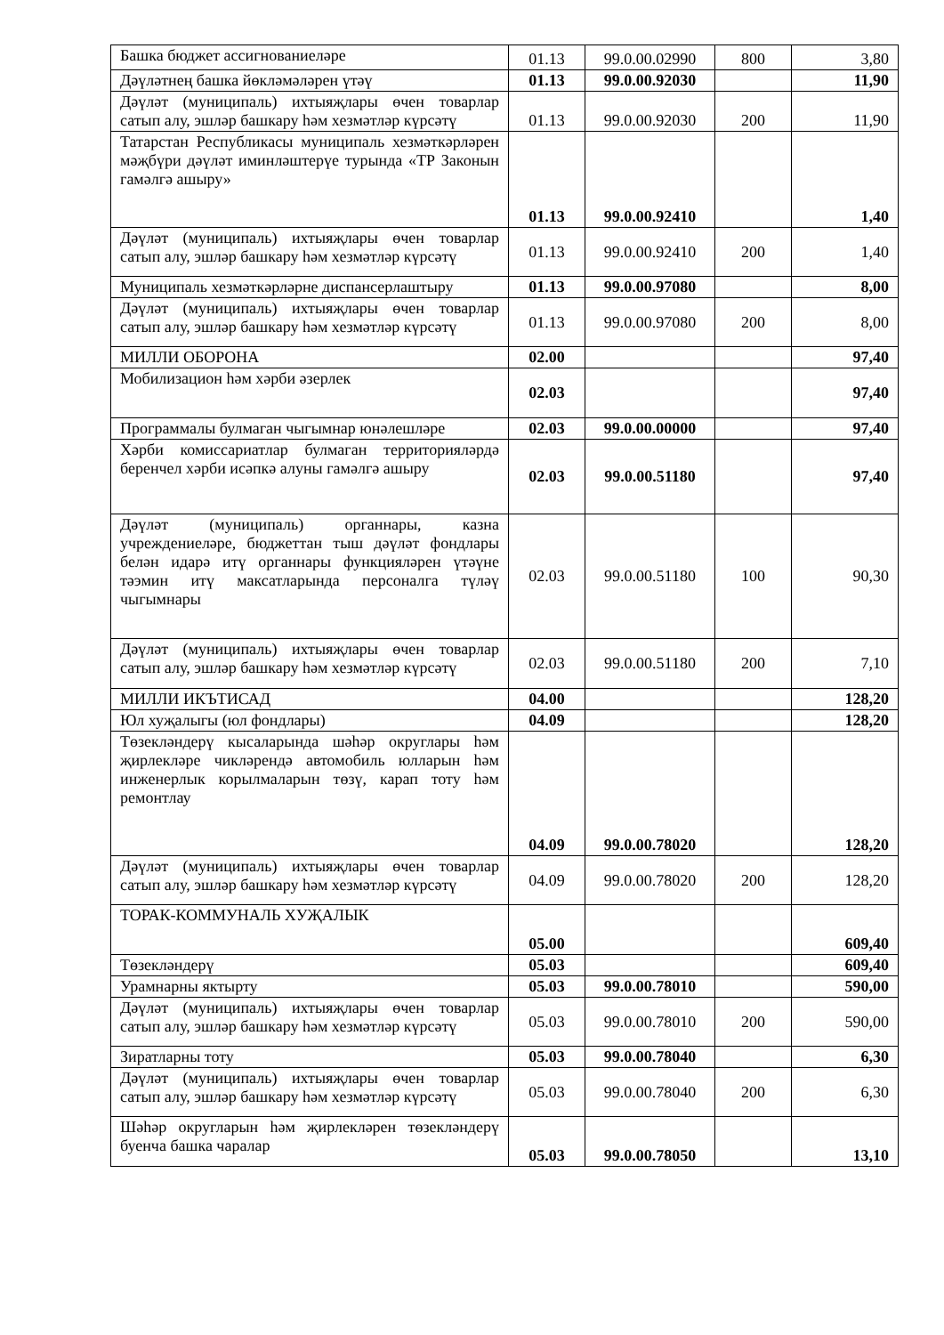| Башка бюджет ассигнованиеләре | 01.13 | 99.0.00.02990 | 800 | 3,80 |
| Дәүләтнең башка йөкләмәләрен үтәү | 01.13 | 99.0.00.92030 | | 11,90 |
| Дәүләт (муниципаль) ихтыяҗлары өчен товарлар сатып алу, эшләр башкару һәм хезмәтләр күрсәтү | 01.13 | 99.0.00.92030 | 200 | 11,90 |
| Татарстан Республикасы муниципаль хезмәткәрләрен мәҗбүри дәүләт иминләштерүе турында «ТР Законын гамәлгә ашыру» | 01.13 | 99.0.00.92410 | | 1,40 |
| Дәүләт (муниципаль) ихтыяҗлары өчен товарлар сатып алу, эшләр башкару һәм хезмәтләр күрсәтү | 01.13 | 99.0.00.92410 | 200 | 1,40 |
| Муниципаль хезмәткәрләрне диспансерлаштыру | 01.13 | 99.0.00.97080 | | 8,00 |
| Дәүләт (муниципаль) ихтыяҗлары өчен товарлар сатып алу, эшләр башкару һәм хезмәтләр күрсәтү | 01.13 | 99.0.00.97080 | 200 | 8,00 |
| МИЛЛИ ОБОРОНА | 02.00 | | | 97,40 |
| Мобилизацион һәм хәрби әзерлек | 02.03 | | | 97,40 |
| Программалы булмаган чыгымнар юнәлешләре | 02.03 | 99.0.00.00000 | | 97,40 |
| Хәрби комиссариатлар булмаган территорияләрдә беренчел хәрби исәпкә алуны гамәлгә ашыру | 02.03 | 99.0.00.51180 | | 97,40 |
| Дәүләт (муниципаль) органнары, казна учреждениеләре, бюджеттан тыш дәүләт фондлары белән идарә итү органнары функцияләрен үтәүне тәэмин итү максатларында персоналга түләү чыгымнары | 02.03 | 99.0.00.51180 | 100 | 90,30 |
| Дәүләт (муниципаль) ихтыяҗлары өчен товарлар сатып алу, эшләр башкару һәм хезмәтләр күрсәтү | 02.03 | 99.0.00.51180 | 200 | 7,10 |
| МИЛЛИ ИКЪТИСАД | 04.00 | | | 128,20 |
| Юл хуҗалыгы (юл фондлары) | 04.09 | | | 128,20 |
| Төзекләндерү кысаларында шәһәр округлары һәм җирлекләре чикләрендә автомобиль юлларын һәм инженерлык корылмаларын төзү, карап тоту һәм ремонтлау | 04.09 | 99.0.00.78020 | | 128,20 |
| Дәүләт (муниципаль) ихтыяҗлары өчен товарлар сатып алу, эшләр башкару һәм хезмәтләр күрсәтү | 04.09 | 99.0.00.78020 | 200 | 128,20 |
| ТОРАК-КОММУНАЛЬ ХУҖАЛЫК | 05.00 | | | 609,40 |
| Төзекләндерү | 05.03 | | | 609,40 |
| Урамнарны яктырту | 05.03 | 99.0.00.78010 | | 590,00 |
| Дәүләт (муниципаль) ихтыяҗлары өчен товарлар сатып алу, эшләр башкару һәм хезмәтләр күрсәтү | 05.03 | 99.0.00.78010 | 200 | 590,00 |
| Зиратларны тоту | 05.03 | 99.0.00.78040 | | 6,30 |
| Дәүләт (муниципаль) ихтыяҗлары өчен товарлар сатып алу, эшләр башкару һәм хезмәтләр күрсәтү | 05.03 | 99.0.00.78040 | 200 | 6,30 |
| Шәһәр округларын һәм җирлекләрен төзекләндерү буенча башка чаралар | 05.03 | 99.0.00.78050 | | 13,10 |